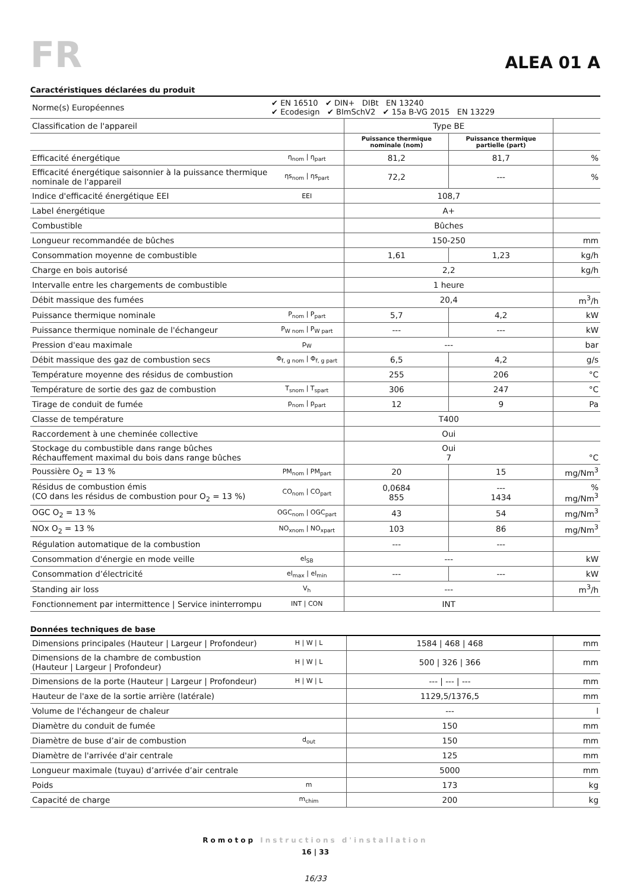FR
ALEA 01 A
Caractéristiques déclarées du produit
| Norme(s) Européennes | ✔ EN 16510 ✔ DIN+ DIBt EN 13240 ✔ Ecodesign ✔ BImSchV2 ✔ 15a B-VG 2015 EN 13229 | | | |
| Classification de l'appareil | | Type BE | | |
| | | Puissance thermique nominale (nom) | Puissance thermique partielle (part) | |
| Efficacité énergétique | η<sub>nom</sub> / η<sub>part</sub> | 81,2 | 81,7 | % |
| Efficacité énergétique saisonnier à la puissance thermique nominale de l'appareil | ηs<sub>nom</sub> / ηs<sub>part</sub> | 72,2 | --- | % |
| Indice d'efficacité énergétique EEI | EEI | 108,7 | | |
| Label énergétique | | A+ | | |
| Combustible | | Bûches | | |
| Longueur recommandée de bûches | | 150-250 | | mm |
| Consommation moyenne de combustible | | 1,61 | 1,23 | kg/h |
| Charge en bois autorisé | | 2,2 | | kg/h |
| Intervalle entre les chargements de combustible | | 1 heure | | |
| Débit massique des fumées | | 20,4 | | m<sup>3</sup>/h |
| Puissance thermique nominale | P<sub>nom</sub> / P<sub>part</sub> | 5,7 | 4,2 | kW |
| Puissance thermique nominale de l'échangeur | P<sub>W nom</sub> / P<sub>W part</sub> | --- | --- | kW |
| Pression d'eau maximale | p<sub>W</sub> | --- | | bar |
| Débit massique des gaz de combustion secs | Φ<sub>f, g nom</sub> / Φ<sub>f, g part</sub> | 6,5 | 4,2 | g/s |
| Température moyenne des résidus de combustion | | 255 | 206 | °C |
| Température de sortie des gaz de combustion | T<sub>snom</sub> / T<sub>spart</sub> | 306 | 247 | °C |
| Tirage de conduit de fumée | p<sub>nom</sub> / p<sub>part</sub> | 12 | 9 | Pa |
| Classe de température | | T400 | | |
| Raccordement à une cheminée collective | | Oui | | |
| Stockage du combustible dans range bûches Réchauffement maximal du bois dans range bûches | | Oui 7 | | °C |
| Poussière O<sub>2</sub> = 13 % | PM<sub>nom</sub> / PM<sub>part</sub> | 20 | 15 | mg/Nm<sup>3</sup> |
| Résidus de combustion émis (CO dans les résidus de combustion pour O<sub>2</sub> = 13 %) | CO<sub>nom</sub> / CO<sub>part</sub> | 0,0684 855 | --- 1434 | % mg/Nm<sup>3</sup> |
| OGC O<sub>2</sub> = 13 % | OGC<sub>nom</sub> / OGC<sub>part</sub> | 43 | 54 | mg/Nm<sup>3</sup> |
| NOx O<sub>2</sub> = 13 % | NO<sub>xnom</sub> / NO<sub>xpart</sub> | 103 | 86 | mg/Nm<sup>3</sup> |
| Régulation automatique de la combustion | | --- | --- | |
| Consommation d'énergie en mode veille | el<sub>SB</sub> | --- | | kW |
| Consommation d’électricité | el<sub>max</sub> / el<sub>min</sub> | --- | --- | kW |
| Standing air loss | V<sub>h</sub> | --- | | m<sup>3</sup>/h |
| Fonctionnement par intermittence / Service ininterrompu | INT / CON | INT | | |
Données techniques de base
| Dimensions principales (Hauteur / Largeur / Profondeur) | H / W / L | 1584 / 468 / 468 | mm |
| Dimensions de la chambre de combustion (Hauteur / Largeur / Profondeur) | H / W / L | 500 / 326 / 366 | mm |
| Dimensions de la porte (Hauteur / Largeur / Profondeur) | H / W / L | --- / --- / --- | mm |
| Hauteur de l'axe de la sortie arrière (latérale) | | 1129,5/1376,5 | mm |
| Volume de l'échangeur de chaleur | | --- | l |
| Diamètre du conduit de fumée | | 150 | mm |
| Diamètre de buse d’air de combustion | d<sub>out</sub> | 150 | mm |
| Diamètre de l'arrivée d'air centrale | | 125 | mm |
| Longueur maximale (tuyau) d’arrivée d’air centrale | | 5000 | mm |
| Poids | m | 173 | kg |
| Capacité de charge | m<sub>chim</sub> | 200 | kg |
Romotop Instructions d'installation
16 | 33
16/33